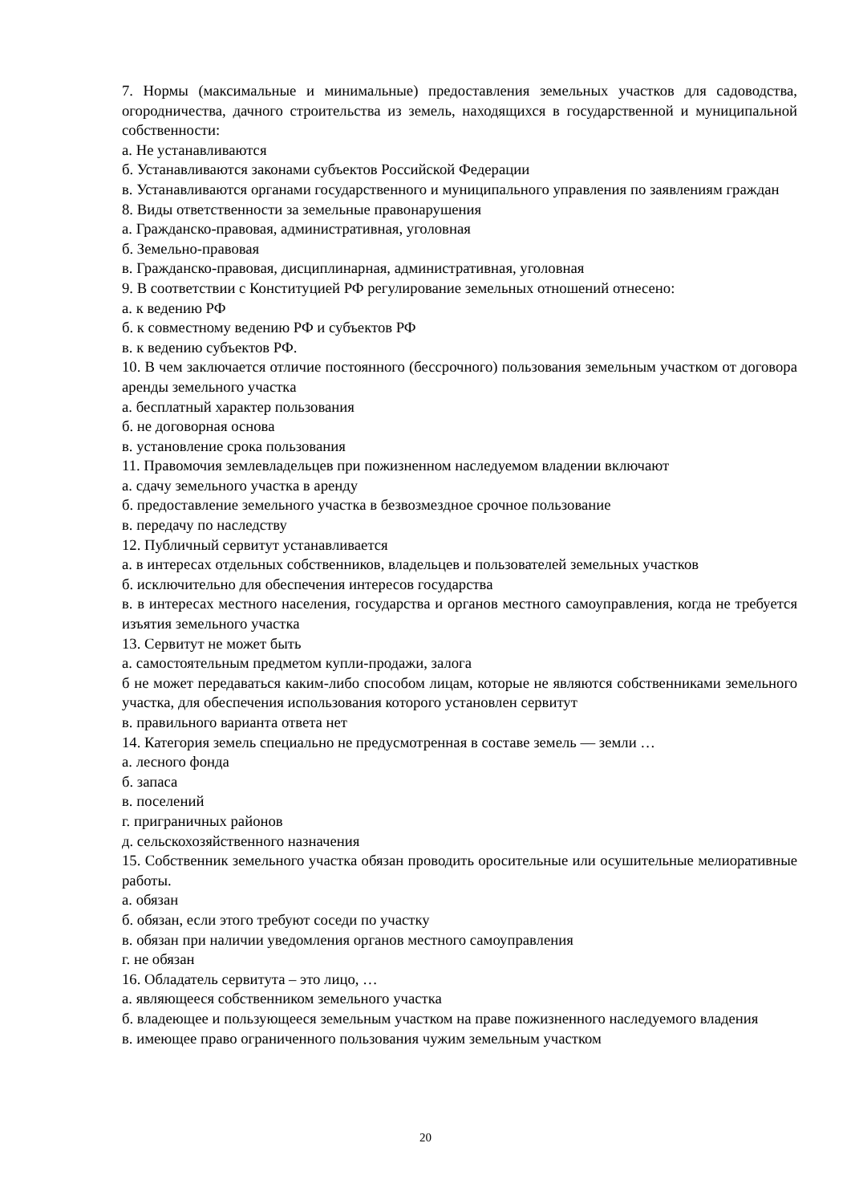7. Нормы (максимальные и минимальные) предоставления земельных участков для садоводства, огородничества, дачного строительства из земель, находящихся в государственной и муниципальной собственности:
а. Не устанавливаются
б. Устанавливаются законами субъектов Российской Федерации
в. Устанавливаются органами государственного и муниципального управления по заявлениям граждан
8. Виды ответственности за земельные правонарушения
а. Гражданско-правовая, административная, уголовная
б. Земельно-правовая
в. Гражданско-правовая, дисциплинарная, административная, уголовная
9. В соответствии с Конституцией РФ регулирование земельных отношений отнесено:
а. к ведению РФ
б. к совместному ведению РФ и субъектов РФ
в. к ведению субъектов РФ.
10. В чем заключается отличие постоянного (бессрочного) пользования земельным участком от договора аренды земельного участка
а. бесплатный характер пользования
б. не договорная основа
в. установление срока пользования
11. Правомочия землевладельцев при пожизненном наследуемом владении включают
а. сдачу земельного участка в аренду
б. предоставление земельного участка в безвозмездное срочное пользование
в. передачу по наследству
12. Публичный сервитут устанавливается
а. в интересах отдельных собственников, владельцев и пользователей земельных участков
б. исключительно для обеспечения интересов государства
в. в интересах местного населения, государства и органов местного самоуправления, когда не требуется изъятия земельного участка
13. Сервитут не может быть
а. самостоятельным предметом купли-продажи, залога
б не может передаваться каким-либо способом лицам, которые не являются собственниками земельного участка, для обеспечения использования которого установлен сервитут
в. правильного варианта ответа нет
14. Категория земель специально не предусмотренная в составе земель — земли …
а. лесного фонда
б. запаса
в. поселений
г. приграничных районов
д. сельскохозяйственного назначения
15. Собственник земельного участка обязан проводить оросительные или осушительные мелиоративные работы.
а. обязан
б. обязан, если этого требуют соседи по участку
в. обязан при наличии уведомления органов местного самоуправления
г. не обязан
16. Обладатель сервитута – это лицо, …
а. являющееся собственником земельного участка
б. владеющее и пользующееся земельным участком на праве пожизненного наследуемого владения
в. имеющее право ограниченного пользования чужим земельным участком
20